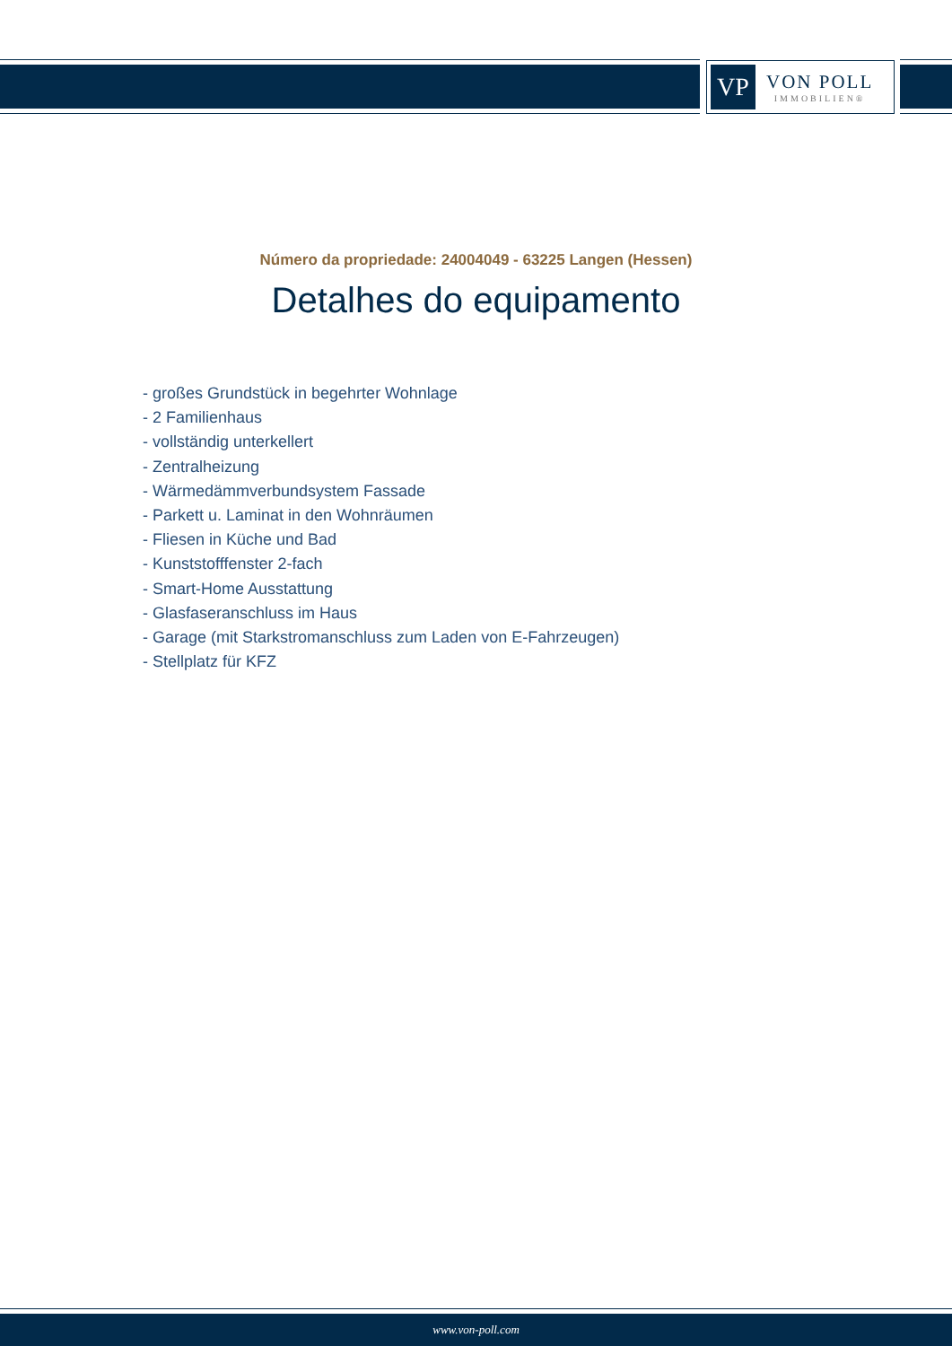VP
VON POLL
IMMOBILIEN®
Número da propriedade: 24004049 - 63225 Langen (Hessen)
Detalhes do equipamento
- großes Grundstück in begehrter Wohnlage
- 2 Familienhaus
- vollständig unterkellert
- Zentralheizung
- Wärmedämmverbundsystem Fassade
- Parkett u. Laminat in den Wohnräumen
- Fliesen in Küche und Bad
- Kunststofffenster 2-fach
- Smart-Home Ausstattung
- Glasfaseranschluss im Haus
- Garage (mit Starkstromanschluss zum Laden von E-Fahrzeugen)
- Stellplatz für KFZ
www.von-poll.com